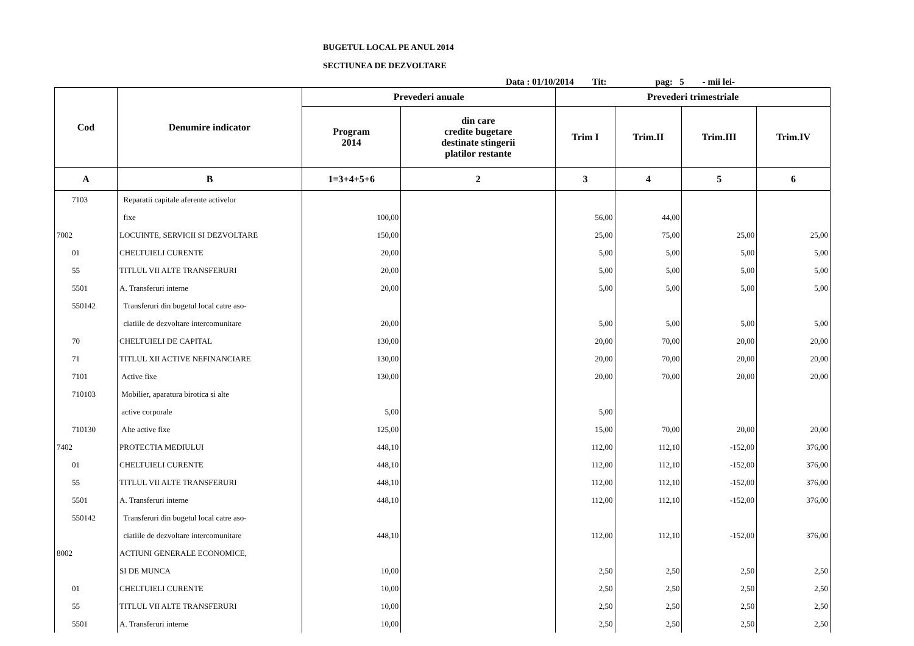BUGETUL LOCAL PE ANUL 2014
SECTIUNEA DE DEZVOLTARE
Data : 01/10/2014 Tit: pag: 5 - mii lei-
| Cod | Denumire indicator | Prevederi anuale | | Prevederi trimestriale | | | |
| --- | --- | --- | --- | --- | --- | --- | --- |
| | | Program 2014 | din care credite bugetare destinate stingerii platilor restante | Trim I | Trim.II | Trim.III | Trim.IV |
| A | B | 1=3+4+5+6 | 2 | 3 | 4 | 5 | 6 |
| 7103 | Reparatii capitale aferente activelor | | | | | | |
| | fixe | 100,00 | | 56,00 | 44,00 | | |
| 7002 | LOCUINTE, SERVICII SI DEZVOLTARE | 150,00 | | 25,00 | 75,00 | 25,00 | 25,00 |
| 01 | CHELTUIELI CURENTE | 20,00 | | 5,00 | 5,00 | 5,00 | 5,00 |
| 55 | TITLUL VII ALTE TRANSFERURI | 20,00 | | 5,00 | 5,00 | 5,00 | 5,00 |
| 5501 | A. Transferuri interne | 20,00 | | 5,00 | 5,00 | 5,00 | 5,00 |
| 550142 | Transferuri din bugetul local catre aso- | | | | | | |
| | ciatiile de dezvoltare intercomunitare | 20,00 | | 5,00 | 5,00 | 5,00 | 5,00 |
| 70 | CHELTUIELI DE CAPITAL | 130,00 | | 20,00 | 70,00 | 20,00 | 20,00 |
| 71 | TITLUL XII ACTIVE NEFINANCIARE | 130,00 | | 20,00 | 70,00 | 20,00 | 20,00 |
| 7101 | Active fixe | 130,00 | | 20,00 | 70,00 | 20,00 | 20,00 |
| 710103 | Mobilier, aparatura birotica si alte | | | | | | |
| | active corporale | 5,00 | | 5,00 | | | |
| 710130 | Alte active fixe | 125,00 | | 15,00 | 70,00 | 20,00 | 20,00 |
| 7402 | PROTECTIA MEDIULUI | 448,10 | | 112,00 | 112,10 | -152,00 | 376,00 |
| 01 | CHELTUIELI CURENTE | 448,10 | | 112,00 | 112,10 | -152,00 | 376,00 |
| 55 | TITLUL VII ALTE TRANSFERURI | 448,10 | | 112,00 | 112,10 | -152,00 | 376,00 |
| 5501 | A. Transferuri interne | 448,10 | | 112,00 | 112,10 | -152,00 | 376,00 |
| 550142 | Transferuri din bugetul local catre aso- | | | | | | |
| | ciatiile de dezvoltare intercomunitare | 448,10 | | 112,00 | 112,10 | -152,00 | 376,00 |
| 8002 | ACTIUNI GENERALE ECONOMICE, | | | | | | |
| | SI DE MUNCA | 10,00 | | 2,50 | 2,50 | 2,50 | 2,50 |
| 01 | CHELTUIELI CURENTE | 10,00 | | 2,50 | 2,50 | 2,50 | 2,50 |
| 55 | TITLUL VII ALTE TRANSFERURI | 10,00 | | 2,50 | 2,50 | 2,50 | 2,50 |
| 5501 | A. Transferuri interne | 10,00 | | 2,50 | 2,50 | 2,50 | 2,50 |